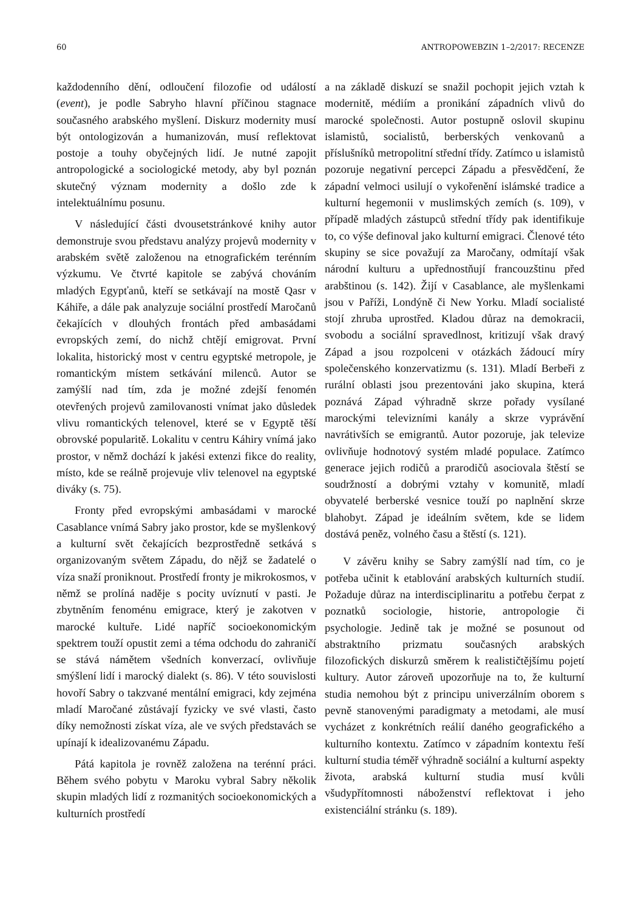60 ANTROPOWEBZIN 1–2/2017: RECENZE
každodenního dění, odloučení filozofie od událostí (event), je podle Sabryho hlavní příčinou stagnace současného arabského myšlení. Diskurz modernity musí být ontologizován a humanizován, musí reflektovat postoje a touhy obyčejných lidí. Je nutné zapojit antropologické a sociologické metody, aby byl poznán skutečný význam modernity a došlo zde k intelektuálnímu posunu.
V následující části dvousetstránkové knihy autor demonstruje svou představu analýzy projevů modernity v arabském světě založenou na etnografickém terénním výzkumu. Ve čtvrté kapitole se zabývá chováním mladých Egypťanů, kteří se setkávají na mostě Qasr v Káhiře, a dále pak analyzuje sociální prostředí Maročanů čekajících v dlouhých frontách před ambasádami evropských zemí, do nichž chtějí emigrovat. První lokalita, historický most v centru egyptské metropole, je romantickým místem setkávání milenců. Autor se zamýšlí nad tím, zda je možné zdejší fenomén otevřených projevů zamilovanosti vnímat jako důsledek vlivu romantických telenovel, které se v Egyptě těší obrovské popularitě. Lokalitu v centru Káhiry vnímá jako prostor, v němž dochází k jakési extenzi fikce do reality, místo, kde se reálně projevuje vliv telenovel na egyptské diváky (s. 75).
Fronty před evropskými ambasádami v marocké Casablance vnímá Sabry jako prostor, kde se myšlenkový a kulturní svět čekajících bezprostředně setkává s organizovaným světem Západu, do nějž se žadatelé o víza snaží proniknout. Prostředí fronty je mikrokosmos, v němž se prolíná naděje s pocity uvíznutí v pasti. Je zbytněním fenoménu emigrace, který je zakotven v marocké kultuře. Lidé napříč socioekonomickým spektrem touží opustit zemi a téma odchodu do zahraničí se stává námětem všedních konverzací, ovlivňuje smýšlení lidí i marocký dialekt (s. 86). V této souvislosti hovoří Sabry o takzvané mentální emigraci, kdy zejména mladí Maročané zůstávají fyzicky ve své vlasti, často díky nemožnosti získat víza, ale ve svých představách se upínají k idealizovanému Západu.
Pátá kapitola je rovněž založena na terénní práci. Během svého pobytu v Maroku vybral Sabry několik skupin mladých lidí z rozmanitých socioekonomických a kulturních prostředí
a na základě diskuzí se snažil pochopit jejich vztah k modernitě, médiím a pronikání západních vlivů do marocké společnosti. Autor postupně oslovil skupinu islamistů, socialistů, berberských venkovanů a příslušníků metropolitní střední třídy. Zatímco u islamistů pozoruje negativní percepci Západu a přesvědčení, že západní velmoci usilují o vykořenění islámské tradice a kulturní hegemonii v muslimských zemích (s. 109), v případě mladých zástupců střední třídy pak identifikuje to, co výše definoval jako kulturní emigraci. Členové této skupiny se sice považují za Maročany, odmítají však národní kulturu a upřednostňují francouzštinu před arabštinou (s. 142). Žijí v Casablance, ale myšlenkami jsou v Paříži, Londýně či New Yorku. Mladí socialisté stojí zhruba uprostřed. Kladou důraz na demokracii, svobodu a sociální spravedlnost, kritizují však dravý Západ a jsou rozpolceni v otázkách žádoucí míry společenského konzervatizmu (s. 131). Mladí Berbeři z rurální oblasti jsou prezentováni jako skupina, která poznává Západ výhradně skrze pořady vysílané marockými televizními kanály a skrze vyprávění navrátivších se emigrantů. Autor pozoruje, jak televize ovlivňuje hodnotový systém mladé populace. Zatímco generace jejich rodičů a prarodičů asociovala štěstí se soudržností a dobrými vztahy v komunitě, mladí obyvatelé berberské vesnice touží po naplnění skrze blahobyt. Západ je ideálním světem, kde se lidem dostává peněz, volného času a štěstí (s. 121).
V závěru knihy se Sabry zamýšlí nad tím, co je potřeba učinit k etablování arabských kulturních studií. Požaduje důraz na interdisciplinaritu a potřebu čerpat z poznatků sociologie, historie, antropologie či psychologie. Jedině tak je možné se posunout od abstraktního prizmatu současných arabských filozofických diskurzů směrem k realističtějšímu pojetí kultury. Autor zároveň upozorňuje na to, že kulturní studia nemohou být z principu univerzálním oborem s pevně stanovenými paradigmaty a metodami, ale musí vycházet z konkrétních reálií daného geografického a kulturního kontextu. Zatímco v západním kontextu řeší kulturní studia téměř výhradně sociální a kulturní aspekty života, arabská kulturní studia musí kvůli všudypřítomnosti náboženství reflektovat i jeho existenciální stránku (s. 189).